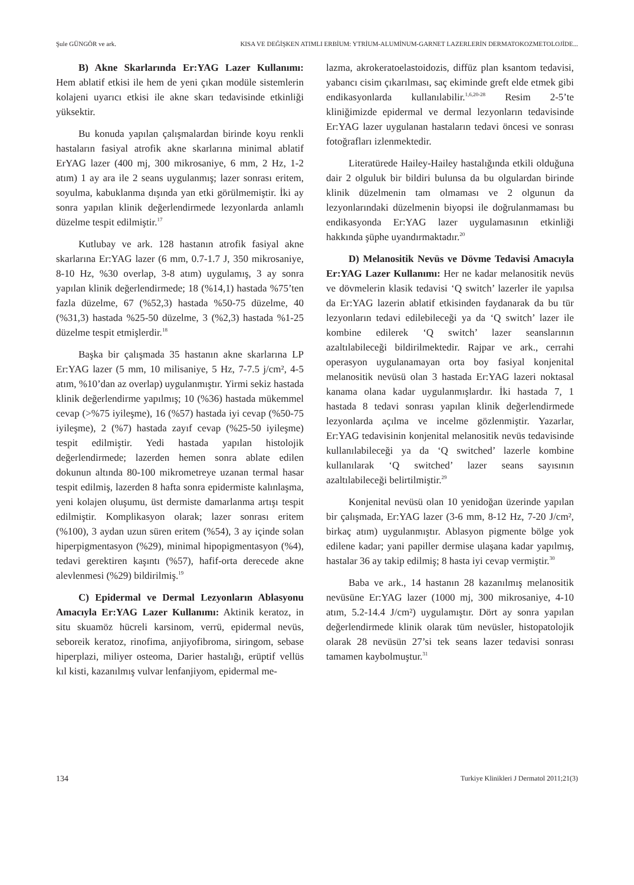Şule GÜNGÖR ve ark. KISA VE DEĞİŞKEN ATIMLI ERBİUM: YTRİUM-ALUMİNUM-GARNET LAZERLERİN DERMATOKOZMETOLOJİDE...
B) Akne Skarlarında Er:YAG Lazer Kullanımı: Hem ablatif etkisi ile hem de yeni çıkan modüle sistemlerin kolajeni uyarıcı etkisi ile akne skarı tedavisinde etkinliği yüksektir.
Bu konuda yapılan çalışmalardan birinde koyu renkli hastaların fasiyal atrofik akne skarlarına minimal ablatif ErYAG lazer (400 mj, 300 mikrosaniye, 6 mm, 2 Hz, 1-2 atım) 1 ay ara ile 2 seans uygulanmış; lazer sonrası eritem, soyulma, kabuklanma dışında yan etki görülmemiştir. İki ay sonra yapılan klinik değerlendirmede lezyonlarda anlamlı düzelme tespit edilmiştir.<sup>17</sup>
Kutlubay ve ark. 128 hastanın atrofik fasiyal akne skarlarına Er:YAG lazer (6 mm, 0.7-1.7 J, 350 mikrosaniye, 8-10 Hz, %30 overlap, 3-8 atım) uygulamış, 3 ay sonra yapılan klinik değerlendirmede; 18 (%14,1) hastada %75’ten fazla düzelme, 67 (%52,3) hastada %50-75 düzelme, 40 (%31,3) hastada %25-50 düzelme, 3 (%2,3) hastada %1-25 düzelme tespit etmişlerdir.<sup>18</sup>
Başka bir çalışmada 35 hastanın akne skarlarına LP Er:YAG lazer (5 mm, 10 milisaniye, 5 Hz, 7-7.5 j/cm², 4-5 atım, %10’dan az overlap) uygulanmıştır. Yirmi sekiz hastada klinik değerlendirme yapılmış; 10 (%36) hastada mükemmel cevap (>%75 iyileşme), 16 (%57) hastada iyi cevap (%50-75 iyileşme), 2 (%7) hastada zayıf cevap (%25-50 iyileşme) tespit edilmiştir. Yedi hastada yapılan histolojik değerlendirmede; lazerden hemen sonra ablate edilen dokunun altında 80-100 mikrometreye uzanan termal hasar tespit edilmiş, lazerden 8 hafta sonra epidermiste kalınlaşma, yeni kolajen oluşumu, üst dermiste damarlanma artışı tespit edilmiştir. Komplikasyon olarak; lazer sonrası eritem (%100), 3 aydan uzun süren eritem (%54), 3 ay içinde solan hiperpigmentasyon (%29), minimal hipopigmentasyon (%4), tedavi gerektiren kaşıntı (%57), hafif-orta derecede akne alevlenmesi (%29) bildirilmiş.<sup>19</sup>
C) Epidermal ve Dermal Lezyonların Ablasyonu Amacıyla Er:YAG Lazer Kullanımı: Aktinik keratoz, in situ skuamöz hücreli karsinom, verrü, epidermal nevüs, seboreik keratoz, rinofima, anjiyofibroma, siringom, sebase hiperplazi, miliyer osteoma, Darier hastalığı, erüptif vellüs kıl kisti, kazanılmış vulvar lenfanjiyom, epidermal me-
lazma, akrokeratoelastoidozis, diffüz plan ksantom tedavisi, yabancı cisim çıkarılması, saç ekiminde greft elde etmek gibi endikasyonlarda kullanılabilir.<sup>1,6,20-28</sup> Resim 2-5’te kliniğimizde epidermal ve dermal lezyonların tedavisinde Er:YAG lazer uygulanan hastaların tedavi öncesi ve sonrası fotoğrafları izlenmektedir.
Literatürede Hailey-Hailey hastalığında etkili olduğuna dair 2 olguluk bir bildiri bulunsa da bu olgulardan birinde klinik düzelmenin tam olmaması ve 2 olgunun da lezyonlarındaki düzelmenin biyopsi ile doğrulanmaması bu endikasyonda Er:YAG lazer uygulamasının etkinliği hakkında şüphe uyandırmaktadır.<sup>20</sup>
D) Melanositik Nevüs ve Dövme Tedavisi Amacıyla Er:YAG Lazer Kullanımı: Her ne kadar melanositik nevüs ve dövmelerin klasik tedavisi ‘Q switch’ lazerler ile yapılsa da Er:YAG lazerin ablatif etkisinden faydanarak da bu tür lezyonların tedavi edilebileceği ya da ‘Q switch’ lazer ile kombine edilerek ‘Q switch’ lazer seanslarının azaltılabileceği bildirilmektedir. Rajpar ve ark., cerrahi operasyon uygulanamayan orta boy fasiyal konjenital melanositik nevüsü olan 3 hastada Er:YAG lazeri noktasal kanama olana kadar uygulanmışlardır. İki hastada 7, 1 hastada 8 tedavi sonrası yapılan klinik değerlendirmede lezyonlarda açılma ve incelme gözlenmiştir. Yazarlar, Er:YAG tedavisinin konjenital melanositik nevüs tedavisinde kullanılabileceği ya da ‘Q switched’ lazerle kombine kullanılarak ‘Q switched’ lazer seans sayısının azaltılabileceği belirtilmiştir.<sup>29</sup>
Konjenital nevüsü olan 10 yenidoğan üzerinde yapılan bir çalışmada, Er:YAG lazer (3-6 mm, 8-12 Hz, 7-20 J/cm², birkaç atım) uygulanmıştır. Ablasyon pigmente bölge yok edilene kadar; yani papiller dermise ulaşana kadar yapılmış, hastalar 36 ay takip edilmiş; 8 hasta iyi cevap vermiştir.<sup>30</sup>
Baba ve ark., 14 hastanın 28 kazanılmış melanositik nevüsüne Er:YAG lazer (1000 mj, 300 mikrosaniye, 4-10 atım, 5.2-14.4 J/cm²) uygulamıştır. Dört ay sonra yapılan değerlendirmede klinik olarak tüm nevüsler, histopatolojik olarak 28 nevüsün 27’si tek seans lazer tedavisi sonrası tamamen kaybolmuştur.<sup>31</sup>
134 Turkiye Klinikleri J Dermatol 2011;21(3)